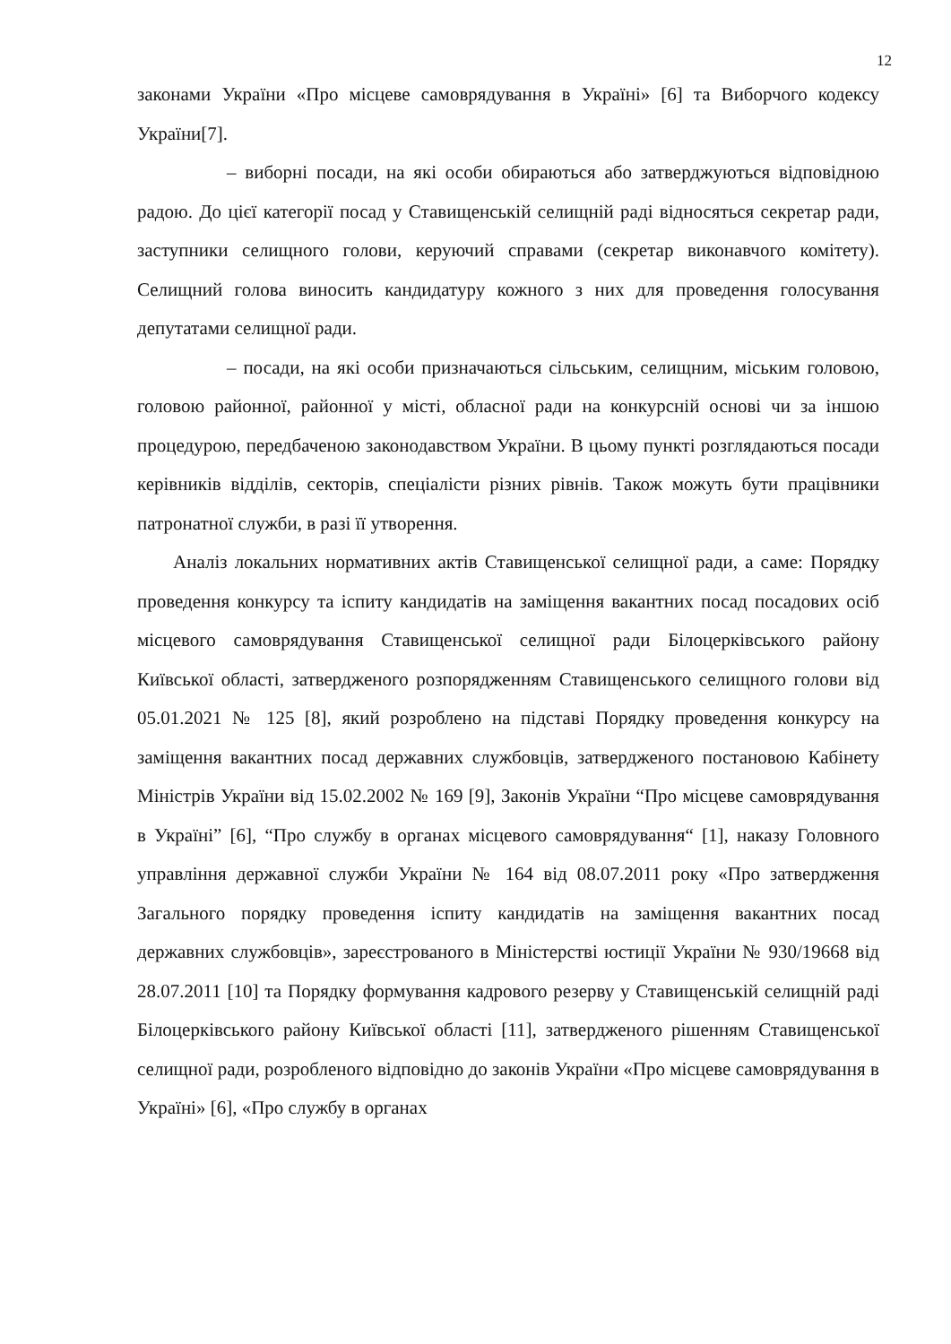12
законами України «Про місцеве самоврядування в Україні» [6] та Виборчого кодексу України[7].
– виборні посади, на які особи обираються або затверджуються відповідною радою. До цієї категорії посад у Ставищенській селищній раді відносяться секретар ради, заступники селищного голови, керуючий справами (секретар виконавчого комітету). Селищний голова виносить кандидатуру кожного з них для проведення голосування депутатами селищної ради.
– посади, на які особи призначаються сільським, селищним, міським головою, головою районної, районної у місті, обласної ради на конкурсній основі чи за іншою процедурою, передбаченою законодавством України. В цьому пункті розглядаються посади керівників відділів, секторів, спеціалісти різних рівнів. Також можуть бути працівники патронатної служби, в разі її утворення.
Аналіз локальних нормативних актів Ставищенської селищної ради, а саме: Порядку проведення конкурсу та іспиту кандидатів на заміщення вакантних посад посадових осіб місцевого самоврядування Ставищенської селищної ради Білоцерківського району Київської області, затвердженого розпорядженням Ставищенського селищного голови від 05.01.2021 № 125 [8], який розроблено на підставі Порядку проведення конкурсу на заміщення вакантних посад державних службовців, затвердженого постановою Кабінету Міністрів України від 15.02.2002 № 169 [9], Законів України “Про місцеве самоврядування в Україні” [6], “Про службу в органах місцевого самоврядування“ [1], наказу Головного управління державної служби України № 164 від 08.07.2011 року «Про затвердження Загального порядку проведення іспиту кандидатів на заміщення вакантних посад державних службовців», зареєстрованого в Міністерстві юстиції України № 930/19668 від 28.07.2011 [10] та Порядку формування кадрового резерву у Ставищенській селищній раді Білоцерківського району Київської області [11], затвердженого рішенням Ставищенської селищної ради, розробленого відповідно до законів України «Про місцеве самоврядування в Україні» [6], «Про службу в органах